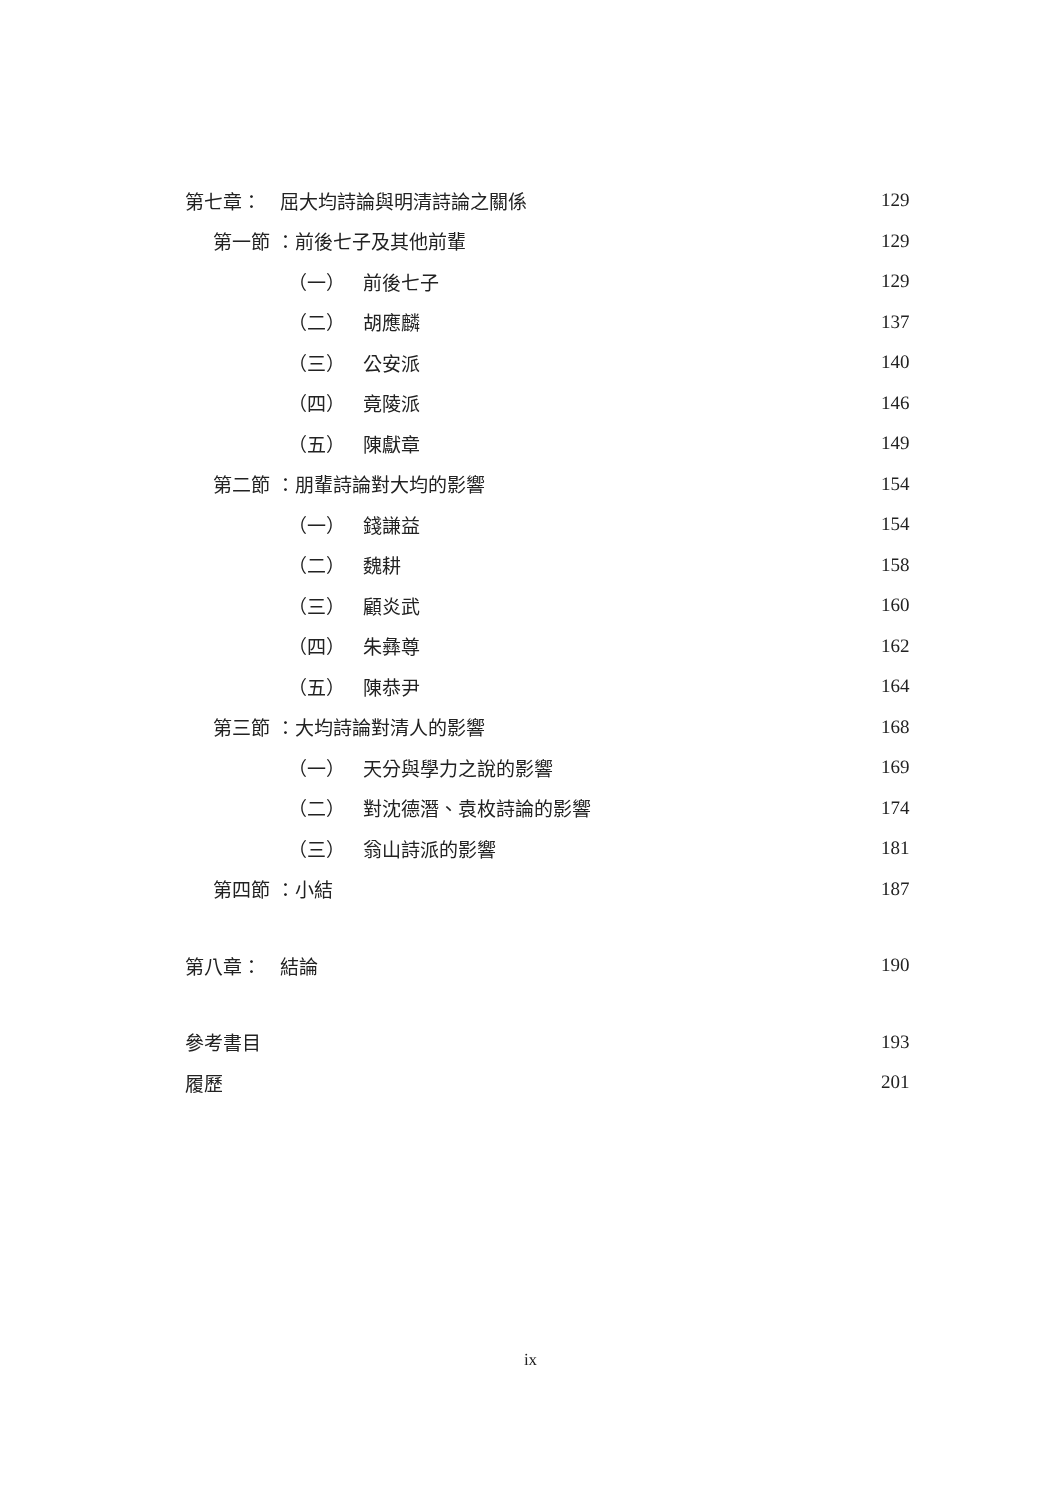第七章：　屈大均詩論與明清詩論之關係 129
第一節 ：前後七子及其他前輩 129
（一） 前後七子 129
（二） 胡應麟 137
（三） 公安派 140
（四） 竟陵派 146
（五） 陳獻章 149
第二節 ：朋輩詩論對大均的影響 154
（一） 錢謙益 154
（二） 魏耕 158
（三） 顧炎武 160
（四） 朱彝尊 162
（五） 陳恭尹 164
第三節 ：大均詩論對清人的影響 168
（一） 天分與學力之說的影響 169
（二） 對沈德潛、袁枚詩論的影響 174
（三） 翁山詩派的影響 181
第四節 ：小結 187
第八章：　結論 190
參考書目 193
履歷 201
ix